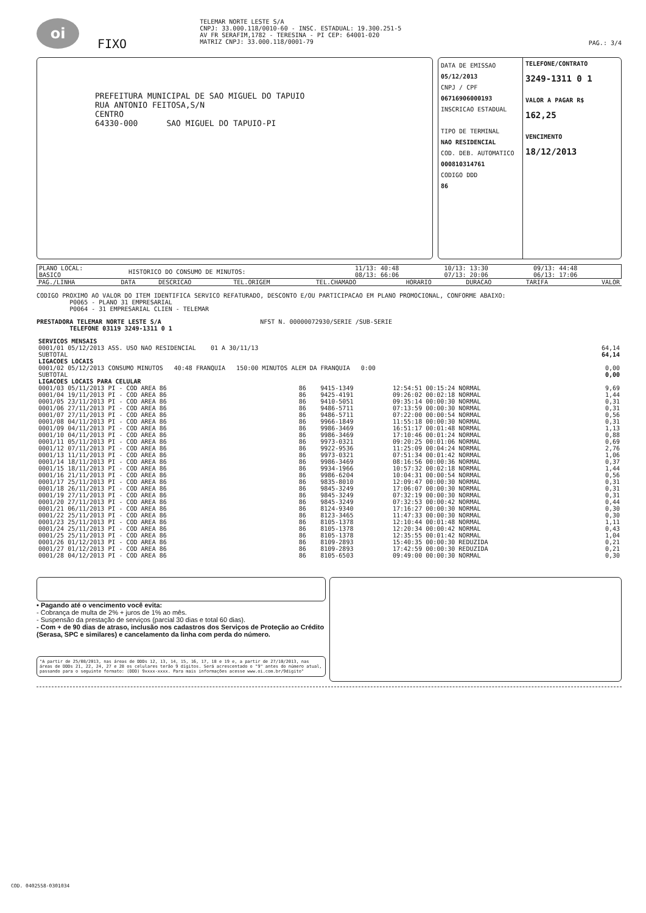oi
FIXO
TELEMAR NORTE LESTE S/A
CNPJ: 33.000.118/0010-60 - INSC. ESTADUAL: 19.300.251-5
AV FR SERAFIM,1782 - TERESINA - PI CEP: 64001-020
MATRIZ CNPJ: 33.000.118/0001-79
PAG.: 3/4
PREFEITURA MUNICIPAL DE SAO MIGUEL DO TAPUIO
RUA ANTONIO FEITOSA,S/N
CENTRO
64330-000 SAO MIGUEL DO TAPUIO-PI
DATA DE EMISSAO
05/12/2013
CNPJ / CPF
06716906000193
INSCRICAO ESTADUAL
TIPO DE TERMINAL
NAO RESIDENCIAL
COD. DEB. AUTOMATICO
000810314761
CODIGO DDD
86
TELEFONE/CONTRATO
3249-1311 0 1
VALOR A PAGAR R$
162,25
VENCIMENTO
18/12/2013
| PLANO LOCAL: BASICO | HISTORICO DO CONSUMO DE MINUTOS: | 11/13: 40:48 08/13: 66:06 | 10/13: 13:30 07/13: 20:06 | 09/13: 44:48 06/13: 17:06 |
| PAG./LINHA | DATA | DESCRICAO | TEL.ORIGEM | TEL.CHAMADO | HORARIO | DURACAO | TARIFA | VALOR |
| --- | --- | --- | --- | --- | --- | --- | --- | --- |
CODIGO PROXIMO AO VALOR DO ITEM IDENTIFICA SERVICO REFATURADO, DESCONTO E/OU PARTICIPACAO EM PLANO PROMOCIONAL, CONFORME ABAIXO:
P0065 - PLANO 31 EMPRESARIAL
P0064 - 31 EMPRESARIAL CLIEN - TELEMAR
PRESTADORA TELEMAR NORTE LESTE S/A NFST N. 00000072930/SERIE /SUB-SERIE
TELEFONE 03119 3249-1311 0 1
| SERVICOS MENSAIS | | | | |
| 0001/01 05/12/2013 ASS. USO NAO RESIDENCIAL 01 A 30/11/13 | | | | 64,14 |
| SUBTOTAL | | | | 64,14 |
| LIGACOES LOCAIS | | | | |
| 0001/02 05/12/2013 CONSUMO MINUTOS 40:48 FRANQUIA 150:00 MINUTOS ALEM DA FRANQUIA 0:00 | | | | 0,00 |
| SUBTOTAL | | | | 0,00 |
| LIGACOES LOCAIS PARA CELULAR | | | | |
| 0001/03 05/11/2013 PI - COD AREA 86 | 86 | 9415-1349 | 12:54:51 00:15:24 NORMAL | 9,69 |
| 0001/04 19/11/2013 PI - COD AREA 86 | 86 | 9425-4191 | 09:26:02 00:02:18 NORMAL | 1,44 |
| 0001/05 23/11/2013 PI - COD AREA 86 | 86 | 9410-5051 | 09:35:14 00:00:30 NORMAL | 0,31 |
| 0001/06 27/11/2013 PI - COD AREA 86 | 86 | 9486-5711 | 07:13:59 00:00:30 NORMAL | 0,31 |
| 0001/07 27/11/2013 PI - COD AREA 86 | 86 | 9486-5711 | 07:22:00 00:00:54 NORMAL | 0,56 |
| 0001/08 04/11/2013 PI - COD AREA 86 | 86 | 9966-1849 | 11:55:18 00:00:30 NORMAL | 0,31 |
| 0001/09 04/11/2013 PI - COD AREA 86 | 86 | 9986-3469 | 16:51:17 00:01:48 NORMAL | 1,13 |
| 0001/10 04/11/2013 PI - COD AREA 86 | 86 | 9986-3469 | 17:10:46 00:01:24 NORMAL | 0,88 |
| 0001/11 05/11/2013 PI - COD AREA 86 | 86 | 9973-0321 | 09:20:25 00:01:06 NORMAL | 0,69 |
| 0001/12 07/11/2013 PI - COD AREA 86 | 86 | 9922-9536 | 11:25:09 00:04:24 NORMAL | 2,76 |
| 0001/13 11/11/2013 PI - COD AREA 86 | 86 | 9973-0321 | 07:51:34 00:01:42 NORMAL | 1,06 |
| 0001/14 18/11/2013 PI - COD AREA 86 | 86 | 9986-3469 | 08:16:56 00:00:36 NORMAL | 0,37 |
| 0001/15 18/11/2013 PI - COD AREA 86 | 86 | 9934-1966 | 10:57:32 00:02:18 NORMAL | 1,44 |
| 0001/16 21/11/2013 PI - COD AREA 86 | 86 | 9986-6204 | 10:04:31 00:00:54 NORMAL | 0,56 |
| 0001/17 25/11/2013 PI - COD AREA 86 | 86 | 9835-8010 | 12:09:47 00:00:30 NORMAL | 0,31 |
| 0001/18 26/11/2013 PI - COD AREA 86 | 86 | 9845-3249 | 17:06:07 00:00:30 NORMAL | 0,31 |
| 0001/19 27/11/2013 PI - COD AREA 86 | 86 | 9845-3249 | 07:32:19 00:00:30 NORMAL | 0,31 |
| 0001/20 27/11/2013 PI - COD AREA 86 | 86 | 9845-3249 | 07:32:53 00:00:42 NORMAL | 0,44 |
| 0001/21 06/11/2013 PI - COD AREA 86 | 86 | 8124-9340 | 17:16:27 00:00:30 NORMAL | 0,30 |
| 0001/22 25/11/2013 PI - COD AREA 86 | 86 | 8123-3465 | 11:47:33 00:00:30 NORMAL | 0,30 |
| 0001/23 25/11/2013 PI - COD AREA 86 | 86 | 8105-1378 | 12:10:44 00:01:48 NORMAL | 1,11 |
| 0001/24 25/11/2013 PI - COD AREA 86 | 86 | 8105-1378 | 12:20:34 00:00:42 NORMAL | 0,43 |
| 0001/25 25/11/2013 PI - COD AREA 86 | 86 | 8105-1378 | 12:35:55 00:01:42 NORMAL | 1,04 |
| 0001/26 01/12/2013 PI - COD AREA 86 | 86 | 8109-2893 | 15:40:35 00:00:30 REDUZIDA | 0,21 |
| 0001/27 01/12/2013 PI - COD AREA 86 | 86 | 8109-2893 | 17:42:59 00:00:30 REDUZIDA | 0,21 |
| 0001/28 04/12/2013 PI - COD AREA 86 | 86 | 8105-6503 | 09:49:00 00:00:30 NORMAL | 0,30 |
• Pagando até o vencimento você evita:
- Cobrança de multa de 2% + juros de 1% ao mês.
- Suspensão da prestação de serviços (parcial 30 dias e total 60 dias).
- Com + de 90 dias de atraso, inclusão nos cadastros dos Serviços de Proteção ao Crédito (Serasa, SPC e similares) e cancelamento da linha com perda do número.
"A partir de 25/08/2013, nas áreas de DDDs 12, 13, 14, 15, 16, 17, 18 e 19 e, a partir de 27/10/2013, nas áreas de DDDs 21, 22, 24, 27 e 28 os celulares terão 9 dígitos. Será acrescentado o "9" antes do número atual, passando para o seguinte formato: (DDD) 9xxxx-xxxx. Para mais informações acesse www.oi.com.br/9digito"
COD. 0402558-0301034